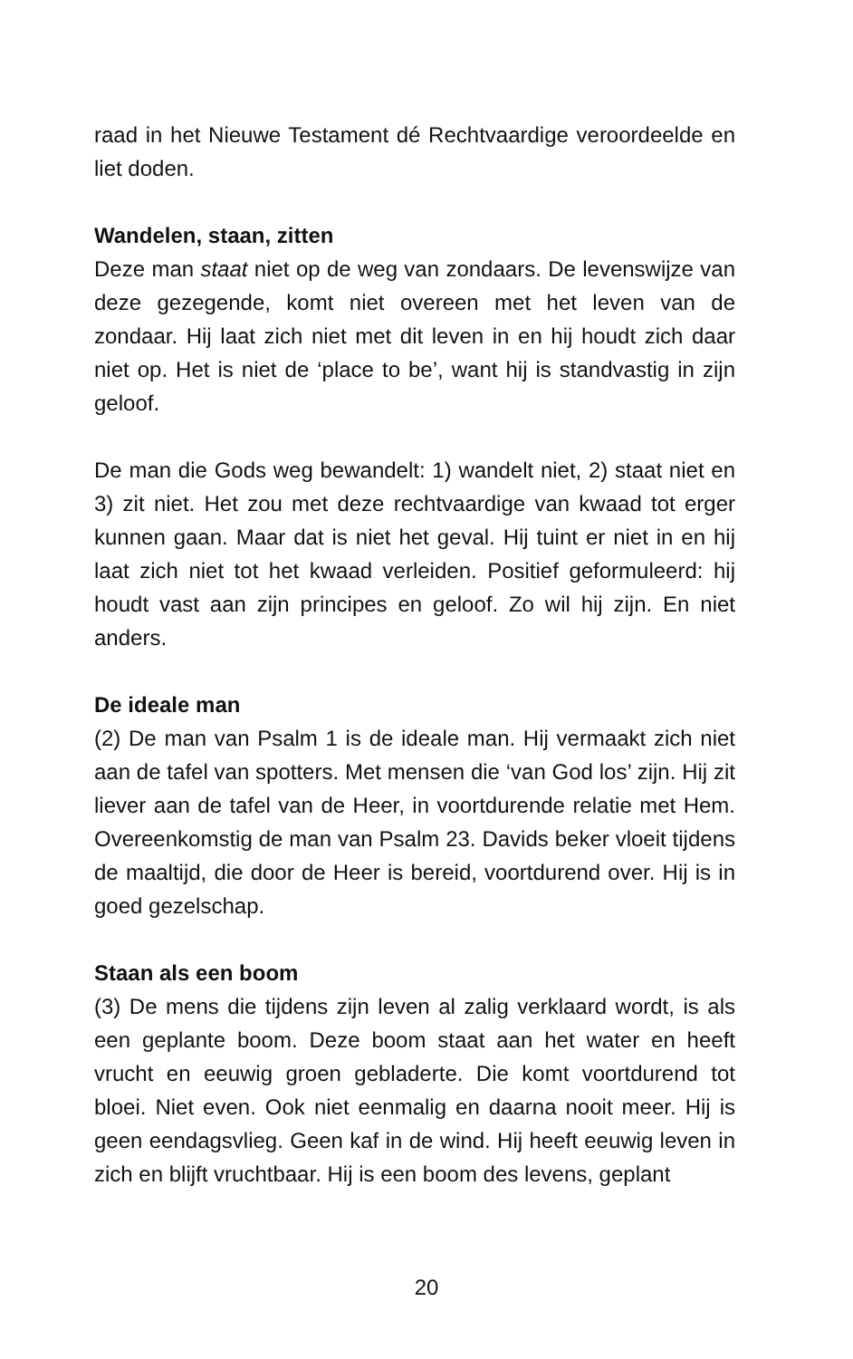raad in het Nieuwe Testament dé Rechtvaardige veroordeelde en liet doden.
Wandelen, staan, zitten
Deze man staat niet op de weg van zondaars. De levenswijze van deze gezegende, komt niet overeen met het leven van de zondaar. Hij laat zich niet met dit leven in en hij houdt zich daar niet op. Het is niet de ‘place to be’, want hij is standvastig in zijn geloof.
De man die Gods weg bewandelt: 1) wandelt niet, 2) staat niet en 3) zit niet. Het zou met deze rechtvaardige van kwaad tot erger kunnen gaan. Maar dat is niet het geval. Hij tuint er niet in en hij laat zich niet tot het kwaad verleiden. Positief geformuleerd: hij houdt vast aan zijn principes en geloof. Zo wil hij zijn. En niet anders.
De ideale man
(2) De man van Psalm 1 is de ideale man. Hij vermaakt zich niet aan de tafel van spotters. Met mensen die ‘van God los’ zijn. Hij zit liever aan de tafel van de Heer, in voortdurende relatie met Hem. Overeenkomstig de man van Psalm 23. Davids beker vloeit tijdens de maaltijd, die door de Heer is bereid, voortdurend over. Hij is in goed gezelschap.
Staan als een boom
(3) De mens die tijdens zijn leven al zalig verklaard wordt, is als een geplante boom. Deze boom staat aan het water en heeft vrucht en eeuwig groen gebladerte. Die komt voortdurend tot bloei. Niet even. Ook niet eenmalig en daarna nooit meer. Hij is geen eendagsvlieg. Geen kaf in de wind. Hij heeft eeuwig leven in zich en blijft vruchtbaar. Hij is een boom des levens, geplant
20